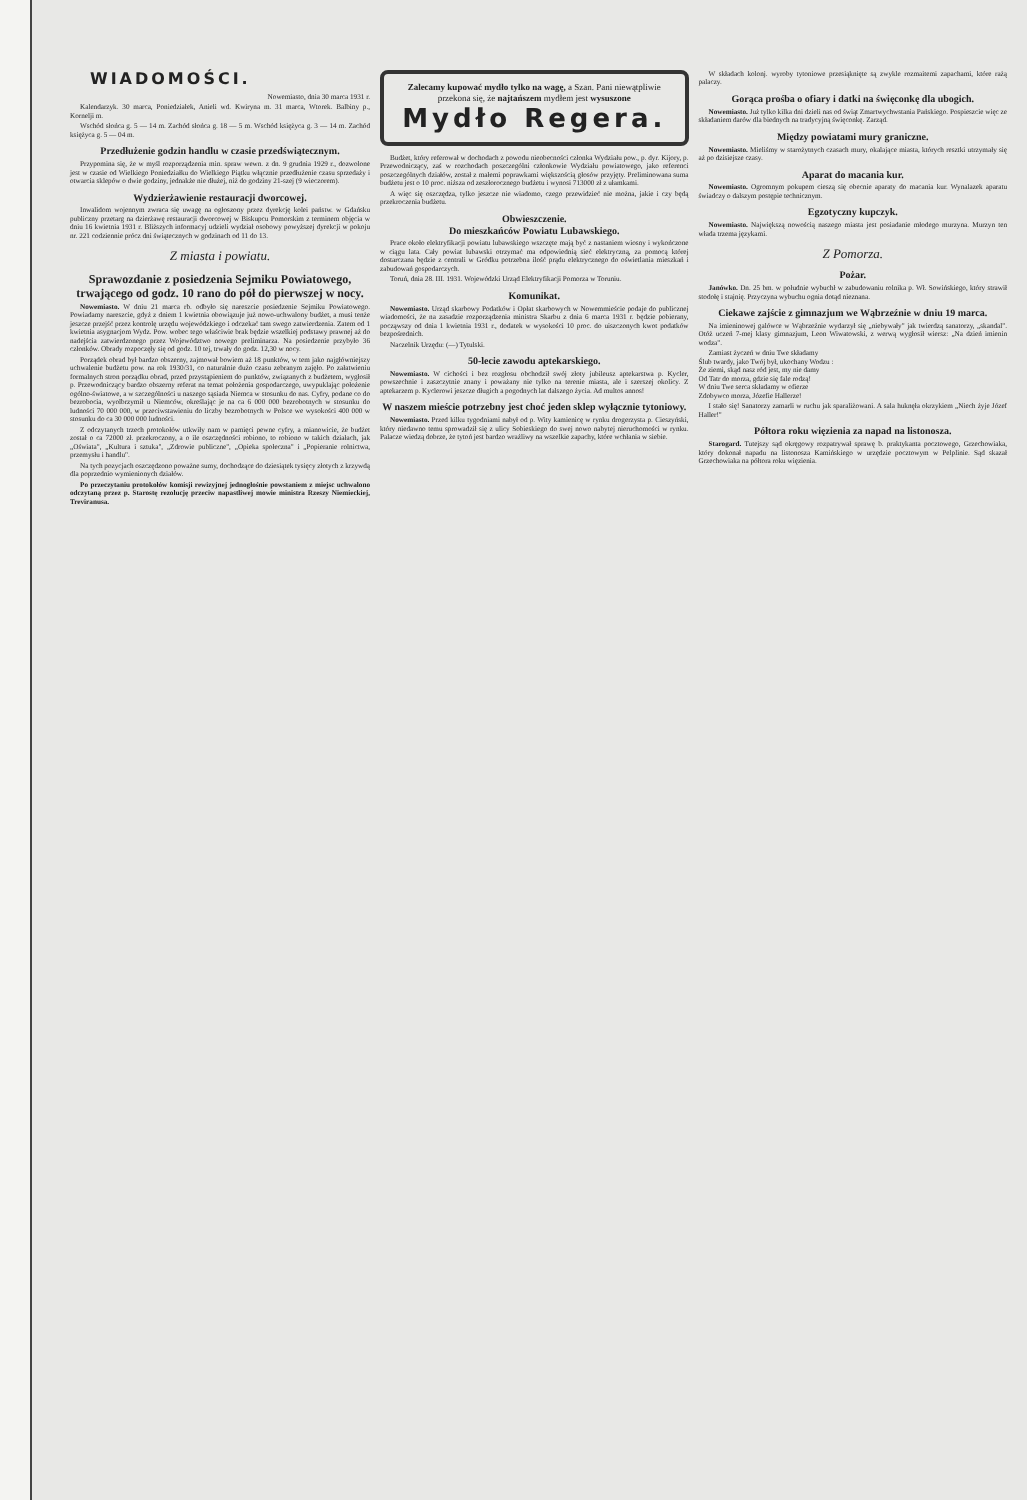WIADOMOŚCI.
Nowemiasto, dnia 30 marca 1931 r.
Kalendarzyk. 30 marca, Poniedziałek, Anieli wd. Kwiryna m. 31 marca, Wtorek. Balbiny p., Kornelji m.
Wschód słońca g. 5 — 14 m. Zachód słońca g. 18 — 5 m. Wschód księżyca g. 3 — 14 m. Zachód księżyca g. 5 — 04 m.
Przedłużenie godzin handlu w czasie przedświątecznym.
Przypomina się, że w myśl rozporządzenia min. spraw wewn. z dn. 9 grudnia 1929 r., dozwolone jest w czasie od Wielkiego Poniedziałku do Wielkiego Piątku włącznie przedłużenie czasu sprzedaży i otwarcia sklepów o dwie godziny, jednakże nie dłużej, niż do godziny 21-szej (9 wieczorem).
Wydzierżawienie restauracji dworcowej.
Inwalidom wojennym zwraca się uwagę na ogłoszony przez dyrekcję kolei państw. w Gdańsku publiczny przetarg na dzierżawę restauracji dworcowej w Biskupcu Pomorskim z terminem objęcia w dniu 16 kwietnia 1931 r. Bliższych informacyj udzieli wydział osobowy powyższej dyrekcji w pokoju nr. 221 codziennie prócz dni świątecznych w godzinach od 11 do 13.
Z miasta i powiatu.
Sprawozdanie z posiedzenia Sejmiku Powiatowego,
trwającego od godz. 10 rano do pół do pierwszej w nocy.
Nowemiasto. W dniu 21 marca rb. odbyło się nareszcie posiedzenie Sejmiku Powiatowego. Powiadamy nareszcie, gdyż z dniem 1 kwietnia obowiązuje już nowo-uchwalony budżet, a musi tenże jeszcze przejść przez kontrolę urzędu wojewódzkiego i odczekać tam swego zatwierdzenia. Zatem od 1 kwietnia asygnacjom Wydz. Pow. wobec tego właściwie brak będzie wszelkiej podstawy prawnej aż do nadejścia zatwierdzonego przez Województwo nowego preliminarza. Na posiedzenie przybyło 36 członków. Obrady rozpoczęły się od godz. 10 tej, trwały do godz. 12,30 w nocy.
Porządek obrad był bardzo obszerny, zajmował bowiem aż 18 punktów, w tem jako najgłówniejszy uchwalenie budżetu pow. na rok 1930/31, co naturalnie dużo czasu zebranym zajęło. Po załatwieniu formalnych stron porządku obrad, przed przystąpieniem do punktów, związanych z budżetem, wygłosił p. Przewodniczący bardzo obszerny referat na temat położenia gospodarczego, uwypuklając położenie ogólno-światowe, a w szczególności u naszego sąsiada Niemca w stosunku do nas. Cyfry, podane co do bezrobocia, wyolbrzymił u Niemców, określając je na ca 6 000 000 bezrobotnych w stosunku do ludności 70 000 000, w przeciwstawieniu do liczby bezrobotnych w Polsce we wysokości 400 000 w stosunku do ca 30 000 000 ludności.
Z odczytanych trzech protokołów utkwiły nam w pamięci pewne cyfry, a mianowicie, że budżet został o ca 72000 zł. przekroczony, a o ile oszczędności robiono, to robiono w takich działach, jak „Oświata", „Kultura i sztuka", „Zdrowie publiczne", „Opieka społeczna" i „Popieranie rolnictwa, przemysłu i handlu".
Na tych pozycjach oszczędzono poważne sumy, dochodzące do dziesiątek tysięcy złotych z krzywdą dla poprzednio wymienionych działów.
Po przeczytaniu protokołów komisji rewizyjnej jednogłośnie powstaniem z miejsc uchwalono odczytaną przez p. Starostę rezolucję przeciw napastliwej mowie ministra Rzeszy Niemieckiej, Treviranusa.
Zalecamy kupować mydło tylko na wagę, a Szan. Pani niewątpliwie przekona się, że najtańszem mydłem jest wysuszone
Mydło Regera.
Budżet, który referował w dochodach z powodu nieobecności członka Wydziału pow., p. dyr. Kijory, p. Przewodniczący, zaś w rozchodach poszczególni członkowie Wydziału powiatowego, jako referenci poszczególnych działów, został z małemi poprawkami większością głosów przyjęty. Preliminowana suma budżetu jest o 10 proc. niższa od zeszłorocznego budżetu i wynosi 713000 zł z ułamkami.
A więc się oszczędza, tylko jeszcze nie wiadomo, czego przewidzieć nie można, jakie i czy będą przekroczenia budżetu.
Obwieszczenie.
Do mieszkańców Powiatu Lubawskiego.
Prace około elektryfikacji powiatu lubawskiego wszczęte mają być z nastaniem wiosny i wykończone w ciągu lata. Cały powiat lubawski otrzymać ma odpowiednią sieć elektryczną, za pomocą której dostarczana będzie z centrali w Gródku potrzebna ilość prądu elektrycznego do oświetlania mieszkań i zabudowań gospodarczych.
Toruń, dnia 28. III. 1931. Wojewódzki Urząd Elektryfikacji Pomorza w Toruniu.
Komunikat.
Nowemiasto. Urząd skarbowy Podatków i Opłat skarbowych w Nowemmieście podaje do publicznej wiadomości, że na zasadzie rozporządzenia ministra Skarbu z dnia 6 marca 1931 r. będzie pobierany, począwszy od dnia 1 kwietnia 1931 r., dodatek w wysokości 10 proc. do uiszczonych kwot podatków bezpośrednich.
Naczelnik Urzędu: (—) Tytulski.
50-lecie zawodu aptekarskiego.
Nowemiasto. W cichości i bez rozgłosu obchodził swój złoty jubileusz aptekarstwa p. Kycler, powszechnie i zaszczytnie znany i poważany nie tylko na terenie miasta, ale i szerszej okolicy. Z aptekarzem p. Kyclerowi jeszcze długich a pogodnych lat dalszego życia. Ad multos annos!
W naszem mieście potrzebny jest choć jeden sklep wyłącznie tytoniowy.
Nowemiasto. Przed kilku tygodniami nabył od p. Wity kamienicę w rynku drogerzysta p. Cieszyński, który niedawno temu sprowadził się z ulicy Sobieskiego do swej nowo nabytej nieruchomości w rynku. Palacze wiedzą dobrze, że tytoń jest bardzo wrażliwy na wszelkie zapachy, które wchłania w siebie.
W składach kolonj. wyroby tytoniowe przesiąknięte są zwykle rozmaitemi zapachami, które rażą palaczy.
Gorąca prośba o ofiary i datki na święconkę dla ubogich.
Nowemiasto. Już tylko kilka dni dzieli nas od świąt Zmartwychwstania Pańskiego. Pospieszcie więc ze składaniem darów dla biednych na tradycyjną święconkę. Zarząd.
Między powiatami mury graniczne.
Nowemiasto. Mieliśmy w starożytnych czasach mury, okalające miasta, których resztki utrzymały się aż po dzisiejsze czasy.
Aparat do macania kur.
Nowemiasto. Ogromnym pokupem cieszą się obecnie aparaty do macania kur. Wynalazek aparatu świadczy o dalszym postępie technicznym.
Egzotyczny kupczyk.
Nowemiasto. Największą nowością naszego miasta jest posiadanie młodego murzyna. Murzyn ten włada trzema językami.
Z Pomorza.
Pożar.
Janówko. Dn. 25 bm. w południe wybuchł w zabudowaniu rolnika p. Wł. Sowińskiego, który strawił stodołę i stajnię. Przyczyna wybuchu ognia dotąd nieznana.
Ciekawe zajście z gimnazjum we Wąbrzeźnie w dniu 19 marca.
Na imieninowej galówce w Wąbrzeźnie wydarzył się „niebywały" jak twierdzą sanatorzy, „skandal". Otóż uczeń 7-mej klasy gimnazjum, Leon Wiwatowski, z werwą wygłosił wiersz: „Na dzień imienin wodza".
Zamiast życzeń w dniu Twe składamy
Ślub twardy, jako Twój był, ukochany Wodzu :
Że ziemi, skąd nasz ród jest, my nie damy
Od Tatr do morza, gdzie się fale rodzą!
W dniu Twe serca składamy w ofierze
Zdobywco morza, Józefie Hallerze!
I stało się! Sanatorzy zamarli w ruchu jak sparaliżowani. A sala huknęła okrzykiem „Niech żyje Józef Haller!"
Półtora roku więzienia za napad na listonosza.
Starogard. Tutejszy sąd okręgowy rozpatrywał sprawę b. praktykanta pocztowego, Grzechowiaka, który dokonał napadu na listonosza Kamińskiego w urzędzie pocztowym w Pelplinie. Sąd skazał Grzechowiaka na półtora roku więzienia.